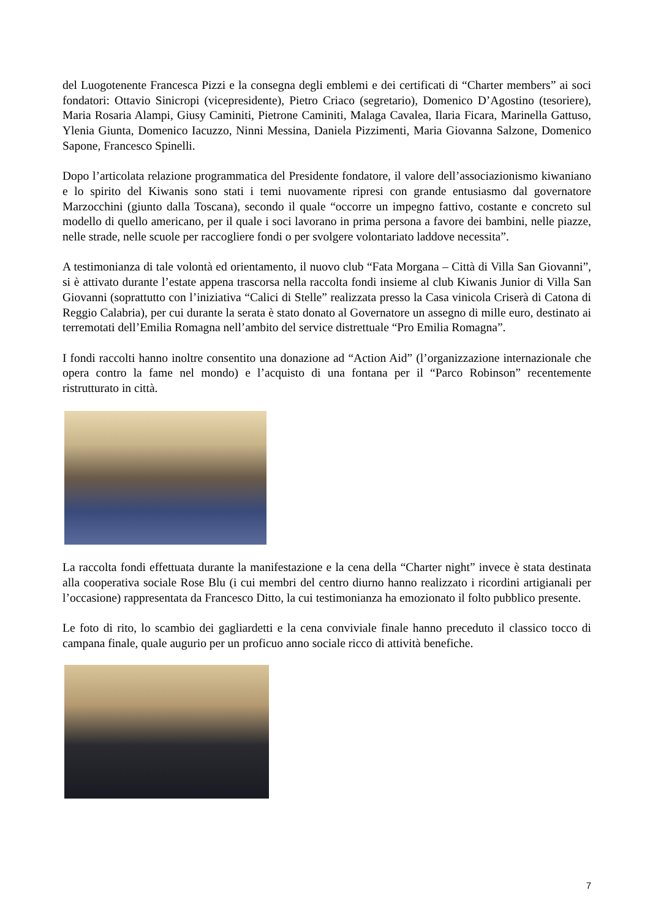del Luogotenente Francesca Pizzi e la consegna degli emblemi e dei certificati di “Charter members” ai soci fondatori: Ottavio Sinicropi (vicepresidente), Pietro Criaco (segretario), Domenico D’Agostino (tesoriere), Maria Rosaria Alampi, Giusy Caminiti, Pietrone Caminiti, Malaga Cavalea, Ilaria Ficara, Marinella Gattuso, Ylenia Giunta, Domenico Iacuzzo, Ninni Messina, Daniela Pizzimenti, Maria Giovanna Salzone, Domenico Sapone, Francesco Spinelli.
Dopo l’articolata relazione programmatica del Presidente fondatore, il valore dell’associazionismo kiwaniano e lo spirito del Kiwanis sono stati i temi nuovamente ripresi con grande entusiasmo dal governatore Marzocchini (giunto dalla Toscana), secondo il quale “occorre un impegno fattivo, costante e concreto sul modello di quello americano, per il quale i soci lavorano in prima persona a favore dei bambini, nelle piazze, nelle strade, nelle scuole per raccogliere fondi o per svolgere volontariato laddove necessita”.
A testimonianza di tale volontà ed orientamento, il nuovo club “Fata Morgana – Città di Villa San Giovanni”, si è attivato durante l’estate appena trascorsa nella raccolta fondi insieme al club Kiwanis Junior di Villa San Giovanni (soprattutto con l’iniziativa “Calici di Stelle” realizzata presso la Casa vinicola Criserà di Catona di Reggio Calabria), per cui durante la serata è stato donato al Governatore un assegno di mille euro, destinato ai terremotati dell’Emilia Romagna nell’ambito del service distrettuale “Pro Emilia Romagna”.
I fondi raccolti hanno inoltre consentito una donazione ad “Action Aid” (l’organizzazione internazionale che opera contro la fame nel mondo) e l’acquisto di una fontana per il “Parco Robinson” recentemente ristrutturato in città.
La raccolta fondi effettuata durante la manifestazione e la cena della “Charter night” invece è stata destinata alla cooperativa sociale Rose Blu (i cui membri del centro diurno hanno realizzato i ricordini artigianali per l’occasione) rappresentata da Francesco Ditto, la cui testimonianza ha emozionato il folto pubblico presente.
Le foto di rito, lo scambio dei gagliardetti e la cena conviviale finale hanno preceduto il classico tocco di campana finale, quale augurio per un proficuo anno sociale ricco di attività benefiche.
7